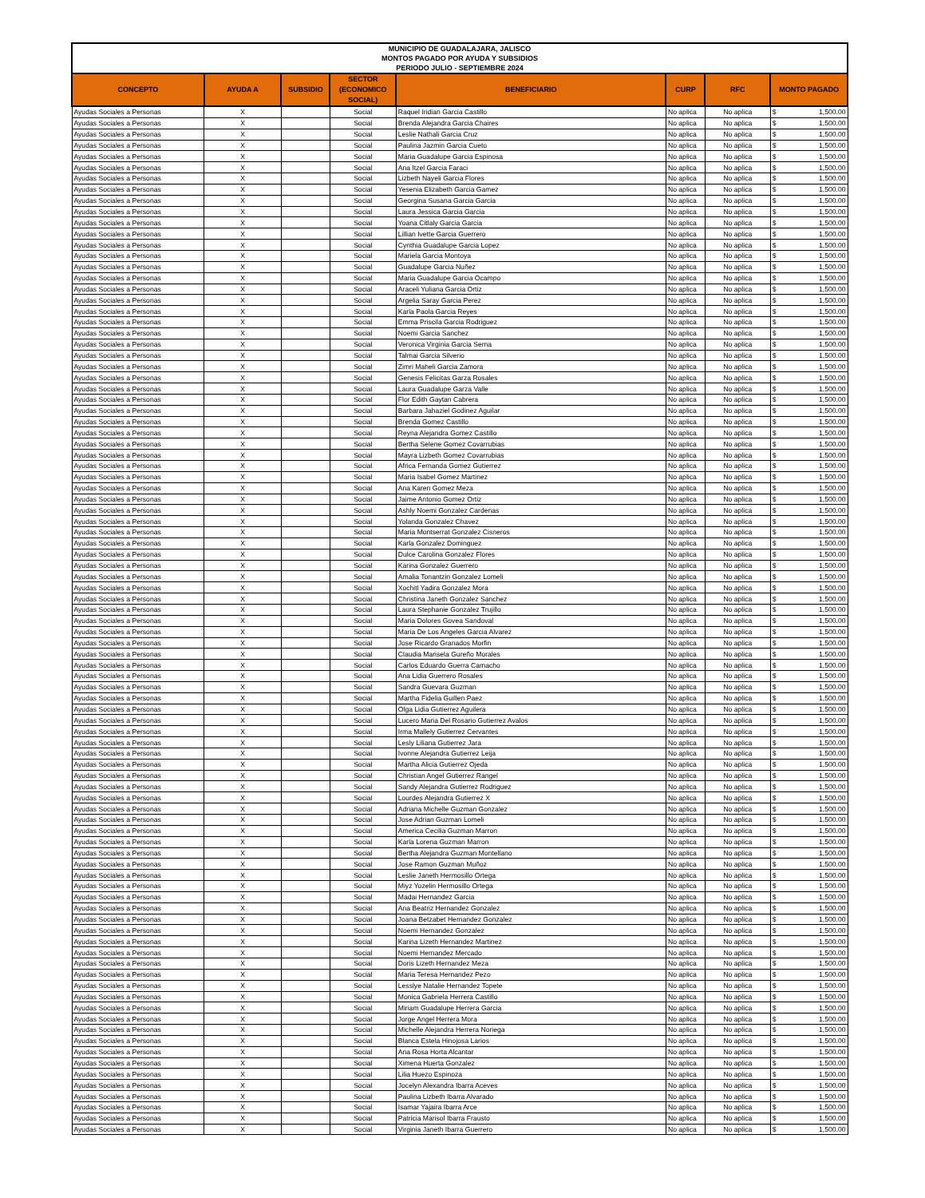| MUNICIPIO DE GUADALAJARA, JALISCO MONTOS PAGADO POR AYUDA Y SUBSIDIOS PERIODO JULIO - SEPTIEMBRE 2024 | | | | | | | |
| --- | --- | --- | --- | --- | --- | --- | --- |
| CONCEPTO | AYUDA A | SUBSIDIO | SECTOR (ECONOMICO SOCIAL) | BENEFICIARIO | CURP | RFC | MONTO PAGADO |
| Ayudas Sociales a Personas | X | | Social | Raquel Iridian Garcia Castillo | No aplica | No aplica | $ 1,500.00 |
| Ayudas Sociales a Personas | X | | Social | Brenda Alejandra Garcia Chaires | No aplica | No aplica | $ 1,500.00 |
| Ayudas Sociales a Personas | X | | Social | Leslie Nathali Garcia Cruz | No aplica | No aplica | $ 1,500.00 |
| Ayudas Sociales a Personas | X | | Social | Paulina Jazmin Garcia Cueto | No aplica | No aplica | $ 1,500.00 |
| Ayudas Sociales a Personas | X | | Social | Maria Guadalupe Garcia Espinosa | No aplica | No aplica | $ 1,500.00 |
| Ayudas Sociales a Personas | X | | Social | Ana Itzel Garcia Faraci | No aplica | No aplica | $ 1,500.00 |
| Ayudas Sociales a Personas | X | | Social | Lizbeth Nayeli Garcia Flores | No aplica | No aplica | $ 1,500.00 |
| Ayudas Sociales a Personas | X | | Social | Yesenia Elizabeth Garcia Gamez | No aplica | No aplica | $ 1,500.00 |
| Ayudas Sociales a Personas | X | | Social | Georgina Susana Garcia Garcia | No aplica | No aplica | $ 1,500.00 |
| Ayudas Sociales a Personas | X | | Social | Laura Jessica Garcia Garcia | No aplica | No aplica | $ 1,500.00 |
| Ayudas Sociales a Personas | X | | Social | Yoana Citlaly Garcia Garcia | No aplica | No aplica | $ 1,500.00 |
| Ayudas Sociales a Personas | X | | Social | Lillian Ivette Garcia Guerrero | No aplica | No aplica | $ 1,500.00 |
| Ayudas Sociales a Personas | X | | Social | Cynthia Guadalupe Garcia Lopez | No aplica | No aplica | $ 1,500.00 |
| Ayudas Sociales a Personas | X | | Social | Mariela Garcia Montoya | No aplica | No aplica | $ 1,500.00 |
| Ayudas Sociales a Personas | X | | Social | Guadalupe Garcia Nuñez | No aplica | No aplica | $ 1,500.00 |
| Ayudas Sociales a Personas | X | | Social | Maria Guadalupe Garcia Ocampo | No aplica | No aplica | $ 1,500.00 |
| Ayudas Sociales a Personas | X | | Social | Araceli Yuliana Garcia Ortiz | No aplica | No aplica | $ 1,500.00 |
| Ayudas Sociales a Personas | X | | Social | Argelia Saray Garcia Perez | No aplica | No aplica | $ 1,500.00 |
| Ayudas Sociales a Personas | X | | Social | Karla Paola Garcia Reyes | No aplica | No aplica | $ 1,500.00 |
| Ayudas Sociales a Personas | X | | Social | Emma Priscila Garcia Rodriguez | No aplica | No aplica | $ 1,500.00 |
| Ayudas Sociales a Personas | X | | Social | Noemi Garcia Sanchez | No aplica | No aplica | $ 1,500.00 |
| Ayudas Sociales a Personas | X | | Social | Veronica Virginia Garcia Serna | No aplica | No aplica | $ 1,500.00 |
| Ayudas Sociales a Personas | X | | Social | Talmai Garcia Silverio | No aplica | No aplica | $ 1,500.00 |
| Ayudas Sociales a Personas | X | | Social | Zimri Maheli Garcia Zamora | No aplica | No aplica | $ 1,500.00 |
| Ayudas Sociales a Personas | X | | Social | Genesis Felicitas Garza Rosales | No aplica | No aplica | $ 1,500.00 |
| Ayudas Sociales a Personas | X | | Social | Laura Guadalupe Garza Valle | No aplica | No aplica | $ 1,500.00 |
| Ayudas Sociales a Personas | X | | Social | Flor Edith Gaytan Cabrera | No aplica | No aplica | $ 1,500.00 |
| Ayudas Sociales a Personas | X | | Social | Barbara Jahaziel Godinez Aguilar | No aplica | No aplica | $ 1,500.00 |
| Ayudas Sociales a Personas | X | | Social | Brenda Gomez Castillo | No aplica | No aplica | $ 1,500.00 |
| Ayudas Sociales a Personas | X | | Social | Reyna Alejandra Gomez Castillo | No aplica | No aplica | $ 1,500.00 |
| Ayudas Sociales a Personas | X | | Social | Bertha Selene Gomez Covarrubias | No aplica | No aplica | $ 1,500.00 |
| Ayudas Sociales a Personas | X | | Social | Mayra Lizbeth Gomez Covarrubias | No aplica | No aplica | $ 1,500.00 |
| Ayudas Sociales a Personas | X | | Social | Africa Fernanda Gomez Gutierrez | No aplica | No aplica | $ 1,500.00 |
| Ayudas Sociales a Personas | X | | Social | Maria Isabel Gomez Martinez | No aplica | No aplica | $ 1,500.00 |
| Ayudas Sociales a Personas | X | | Social | Ana Karen Gomez Meza | No aplica | No aplica | $ 1,500.00 |
| Ayudas Sociales a Personas | X | | Social | Jaime Antonio Gomez Ortiz | No aplica | No aplica | $ 1,500.00 |
| Ayudas Sociales a Personas | X | | Social | Ashly Noemi Gonzalez Cardenas | No aplica | No aplica | $ 1,500.00 |
| Ayudas Sociales a Personas | X | | Social | Yolanda Gonzalez Chavez | No aplica | No aplica | $ 1,500.00 |
| Ayudas Sociales a Personas | X | | Social | Maria Montserrat Gonzalez Cisneros | No aplica | No aplica | $ 1,500.00 |
| Ayudas Sociales a Personas | X | | Social | Karla Gonzalez Dominguez | No aplica | No aplica | $ 1,500.00 |
| Ayudas Sociales a Personas | X | | Social | Dulce Carolina Gonzalez Flores | No aplica | No aplica | $ 1,500.00 |
| Ayudas Sociales a Personas | X | | Social | Karina Gonzalez Guerrero | No aplica | No aplica | $ 1,500.00 |
| Ayudas Sociales a Personas | X | | Social | Amalia Tonantzin Gonzalez Lomeli | No aplica | No aplica | $ 1,500.00 |
| Ayudas Sociales a Personas | X | | Social | Xochitl Yadira Gonzalez Mora | No aplica | No aplica | $ 1,500.00 |
| Ayudas Sociales a Personas | X | | Social | Christina Janeth Gonzalez Sanchez | No aplica | No aplica | $ 1,500.00 |
| Ayudas Sociales a Personas | X | | Social | Laura Stephanie Gonzalez Trujillo | No aplica | No aplica | $ 1,500.00 |
| Ayudas Sociales a Personas | X | | Social | Maria Dolores Govea Sandoval | No aplica | No aplica | $ 1,500.00 |
| Ayudas Sociales a Personas | X | | Social | Maria De Los Angeles Garcia Alvarez | No aplica | No aplica | $ 1,500.00 |
| Ayudas Sociales a Personas | X | | Social | Jose Ricardo Granados Morfin | No aplica | No aplica | $ 1,500.00 |
| Ayudas Sociales a Personas | X | | Social | Claudia Marisela Gureño Morales | No aplica | No aplica | $ 1,500.00 |
| Ayudas Sociales a Personas | X | | Social | Carlos Eduardo Guerra Camacho | No aplica | No aplica | $ 1,500.00 |
| Ayudas Sociales a Personas | X | | Social | Ana Lidia Guerrero Rosales | No aplica | No aplica | $ 1,500.00 |
| Ayudas Sociales a Personas | X | | Social | Sandra Guevara Guzman | No aplica | No aplica | $ 1,500.00 |
| Ayudas Sociales a Personas | X | | Social | Martha Fidelia Guillen Paez | No aplica | No aplica | $ 1,500.00 |
| Ayudas Sociales a Personas | X | | Social | Olga Lidia Gutierrez Aguilera | No aplica | No aplica | $ 1,500.00 |
| Ayudas Sociales a Personas | X | | Social | Lucero Maria Del Rosario Gutierrez Avalos | No aplica | No aplica | $ 1,500.00 |
| Ayudas Sociales a Personas | X | | Social | Irma Mallely Gutierrez Cervantes | No aplica | No aplica | $ 1,500.00 |
| Ayudas Sociales a Personas | X | | Social | Lesly Liliana Gutierrez Jara | No aplica | No aplica | $ 1,500.00 |
| Ayudas Sociales a Personas | X | | Social | Ivonne Alejandra Gutierrez Leija | No aplica | No aplica | $ 1,500.00 |
| Ayudas Sociales a Personas | X | | Social | Martha Alicia Gutierrez Ojeda | No aplica | No aplica | $ 1,500.00 |
| Ayudas Sociales a Personas | X | | Social | Christian Angel Gutierrez Rangel | No aplica | No aplica | $ 1,500.00 |
| Ayudas Sociales a Personas | X | | Social | Sandy Alejandra Gutierrez Rodriguez | No aplica | No aplica | $ 1,500.00 |
| Ayudas Sociales a Personas | X | | Social | Lourdes Alejandra Gutierrez X | No aplica | No aplica | $ 1,500.00 |
| Ayudas Sociales a Personas | X | | Social | Adriana Michelle Guzman Gonzalez | No aplica | No aplica | $ 1,500.00 |
| Ayudas Sociales a Personas | X | | Social | Jose Adrian Guzman Lomeli | No aplica | No aplica | $ 1,500.00 |
| Ayudas Sociales a Personas | X | | Social | America Cecilia Guzman Marron | No aplica | No aplica | $ 1,500.00 |
| Ayudas Sociales a Personas | X | | Social | Karla Lorena Guzman Marron | No aplica | No aplica | $ 1,500.00 |
| Ayudas Sociales a Personas | X | | Social | Bertha Alejandra Guzman Montellano | No aplica | No aplica | $ 1,500.00 |
| Ayudas Sociales a Personas | X | | Social | Jose Ramon Guzman Muñoz | No aplica | No aplica | $ 1,500.00 |
| Ayudas Sociales a Personas | X | | Social | Leslie Janeth Hermosillo Ortega | No aplica | No aplica | $ 1,500.00 |
| Ayudas Sociales a Personas | X | | Social | Miyz Yozelin Hermosillo Ortega | No aplica | No aplica | $ 1,500.00 |
| Ayudas Sociales a Personas | X | | Social | Madai Hernandez Garcia | No aplica | No aplica | $ 1,500.00 |
| Ayudas Sociales a Personas | X | | Social | Ana Beatriz Hernandez Gonzalez | No aplica | No aplica | $ 1,500.00 |
| Ayudas Sociales a Personas | X | | Social | Joana Betzabet Hernandez Gonzalez | No aplica | No aplica | $ 1,500.00 |
| Ayudas Sociales a Personas | X | | Social | Noemi Hernandez Gonzalez | No aplica | No aplica | $ 1,500.00 |
| Ayudas Sociales a Personas | X | | Social | Karina Lizeth Hernandez Martinez | No aplica | No aplica | $ 1,500.00 |
| Ayudas Sociales a Personas | X | | Social | Noemi Hernandez Mercado | No aplica | No aplica | $ 1,500.00 |
| Ayudas Sociales a Personas | X | | Social | Doris Lizeth Hernandez Meza | No aplica | No aplica | $ 1,500.00 |
| Ayudas Sociales a Personas | X | | Social | Maria Teresa Hernandez Pezo | No aplica | No aplica | $ 1,500.00 |
| Ayudas Sociales a Personas | X | | Social | Lesslye Natalie Hernandez Topete | No aplica | No aplica | $ 1,500.00 |
| Ayudas Sociales a Personas | X | | Social | Monica Gabriela Herrera Castillo | No aplica | No aplica | $ 1,500.00 |
| Ayudas Sociales a Personas | X | | Social | Miriam Guadalupe Herrera Garcia | No aplica | No aplica | $ 1,500.00 |
| Ayudas Sociales a Personas | X | | Social | Jorge Angel Herrera Mora | No aplica | No aplica | $ 1,500.00 |
| Ayudas Sociales a Personas | X | | Social | Michelle Alejandra Herrera Noriega | No aplica | No aplica | $ 1,500.00 |
| Ayudas Sociales a Personas | X | | Social | Blanca Estela Hinojosa Larios | No aplica | No aplica | $ 1,500.00 |
| Ayudas Sociales a Personas | X | | Social | Ana Rosa Horta Alcantar | No aplica | No aplica | $ 1,500.00 |
| Ayudas Sociales a Personas | X | | Social | Ximena Huerta Gonzalez | No aplica | No aplica | $ 1,500.00 |
| Ayudas Sociales a Personas | X | | Social | Lilia Huezo Espinoza | No aplica | No aplica | $ 1,500.00 |
| Ayudas Sociales a Personas | X | | Social | Jocelyn Alexandra Ibarra Aceves | No aplica | No aplica | $ 1,500.00 |
| Ayudas Sociales a Personas | X | | Social | Paulina Lizbeth Ibarra Alvarado | No aplica | No aplica | $ 1,500.00 |
| Ayudas Sociales a Personas | X | | Social | Isamar Yajaira Ibarra Arce | No aplica | No aplica | $ 1,500.00 |
| Ayudas Sociales a Personas | X | | Social | Patricia Marisol Ibarra Frausto | No aplica | No aplica | $ 1,500.00 |
| Ayudas Sociales a Personas | X | | Social | Virginia Janeth Ibarra Guerrero | No aplica | No aplica | $ 1,500.00 |